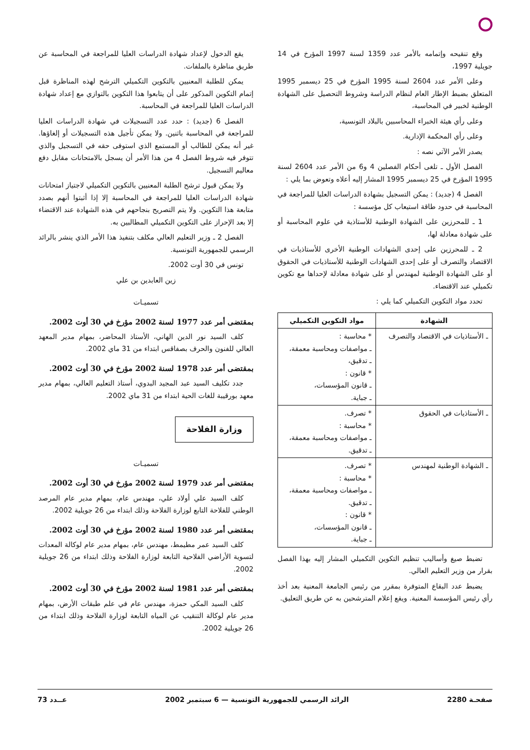وقع تنقيحه وإتمامه بالأمر عدد 1359 لسنة 1997 المؤرخ في 14 جويلية 1997،
وعلى الأمر عدد 2604 لسنة 1995 المؤرخ في 25 ديسمبر 1995 المتعلق بضبط الإطار العام لنظام الدراسة وشروط التحصيل على الشهادة الوطنية لخبير في المحاسبة،
وعلى رأي هيئة الخبراء المحاسبين بالبلاد التونسية،
وعلى رأي المحكمة الإدارية.
يصدر الأمر الآتي نصه :
الفصل الأول ـ تلغى أحكام الفصلين 4 و6 من الأمر عدد 2604 لسنة 1995 المؤرخ في 25 ديسمبر 1995 المشار إليه أعلاه وتعوض بما يلي :
الفصل 4 (جديد) : يمكن التسجيل بشهادة الدراسات العليا للمراجعة في المحاسبة في حدود طاقة استيعاب كل مؤسسة :
1 ـ للمحرزين على الشهادة الوطنية للأستاذية في علوم المحاسبة أو على شهادة معادلة لها،
2 ـ للمحرزين على إحدى الشهادات الوطنية الأخرى للأستاذيات في الاقتصاد والتصرف أو على إحدى الشهادات الوطنية للأستاذيات في الحقوق أو على الشهادة الوطنية لمهندس أو على شهادة معادلة لإحداها مع تكوين تكميلي عند الاقتضاء.
تحدد مواد التكوين التكميلي كما يلي :
| الشهادة | مواد التكوين التكميلي |
| --- | --- |
| ـ الأستاذيات في الاقتصاد والتصرف | * محاسبة : ـ مواصفات ومحاسبة معمقة، ـ تدقيق، * قانون : ـ قانون المؤسسات، ـ جباية. |
| ـ الأستاذيات في الحقوق | * تصرف. * محاسبة : ـ مواصفات ومحاسبة معمقة، ـ تدقيق. |
| ـ الشهادة الوطنية لمهندس | * تصرف. * محاسبة : ـ مواصفات ومحاسبة معمقة، ـ تدقيق. * قانون : ـ قانون المؤسسات، ـ جباية. |
تضبط صيغ وأساليب تنظيم التكوين التكميلي المشار إليه بهذا الفصل بقرار من وزير التعليم العالي.
يضبط عدد البقاع المتوفرة بمقرر من رئيس الجامعة المعنية بعد أخذ رأي رئيس المؤسسة المعنية. ويقع إعلام المترشحين به عن طريق التعليق.
يقع الدخول لإعداد شهادة الدراسات العليا للمراجعة في المحاسبة عن طريق مناظرة بالملفات.
يمكن للطلبة المعنيين بالتكوين التكميلي الترشح لهذه المناظرة قبل إتمام التكوين المذكور على أن يتابعوا هذا التكوين بالتوازي مع إعداد شهادة الدراسات العليا للمراجعة في المحاسبة.
الفصل 6 (جديد) : حدد عدد التسجيلات في شهادة الدراسات العليا للمراجعة في المحاسبة باثنين. ولا يمكن تأجيل هذه التسجيلات أو إلغاؤها. غير أنه يمكن للطالب أو المستمع الذي استوفى حقه في التسجيل والذي تتوفر فيه شروط الفصل 4 من هذا الأمر أن يسجل بالامتحانات مقابل دفع معاليم التسجيل.
ولا يمكن قبول ترشح الطلبة المعنيين بالتكوين التكميلي لاجتياز امتحانات شهادة الدراسات العليا للمراجعة في المحاسبة إلا إذا أثبتوا أنهم بصدد متابعة هذا التكوين. ولا يتم التصريح بنجاحهم في هذه الشهادة عند الاقتضاء إلا بعد الإحراز على التكوين التكميلي المطالبين به.
الفصل 2 ـ وزير التعليم العالي مكلف بتنفيذ هذا الأمر الذي ينشر بالرائد الرسمي للجمهورية التونسية.
تونس في 30 أوت 2002.
زين العابدين بن علي
تسميـات
بمقتضى أمر عدد 1977 لسنة 2002 مؤرخ في 30 أوت 2002.
كلف السيد نور الدين الهاني، الأستاذ المحاضر، بمهام مدير المعهد العالي للفنون والحرف بصفاقس ابتداء من 31 ماي 2002.
بمقتضى أمر عدد 1978 لسنة 2002 مؤرخ في 30 أوت 2002.
جدد تكليف السيد عبد المجيد البدوي، أستاذ التعليم العالي، بمهام مدير معهد بورقيبة للغات الحية ابتداء من 31 ماي 2002.
وزارة الفلاحة
تسميـات
بمقتضى أمر عدد 1979 لسنة 2002 مؤرخ في 30 أوت 2002.
كلف السيد علي أولاد علي، مهندس عام، بمهام مدير عام المرصد الوطني للفلاحة التابع لوزارة الفلاحة وذلك ابتداء من 26 جويلية 2002.
بمقتضى أمر عدد 1980 لسنة 2002 مؤرخ في 30 أوت 2002.
كلف السيد عمر مطيمط، مهندس عام، بمهام مدير عام لوكالة المعدات لتسوية الأراضي الفلاحية التابعة لوزارة الفلاحة وذلك ابتداء من 26 جويلية 2002.
بمقتضى أمر عدد 1981 لسنة 2002 مؤرخ في 30 أوت 2002.
كلف السيد المكي حمزة، مهندس عام في علم طبقات الأرض، بمهام مدير عام لوكالة التنقيب عن المياه التابعة لوزارة الفلاحة وذلك ابتداء من 26 جويلية 2002.
صفحـة 2280 الرائد الرسمي للجمهورية التونسية — 6 سبتمبر 2002 عــدد 73